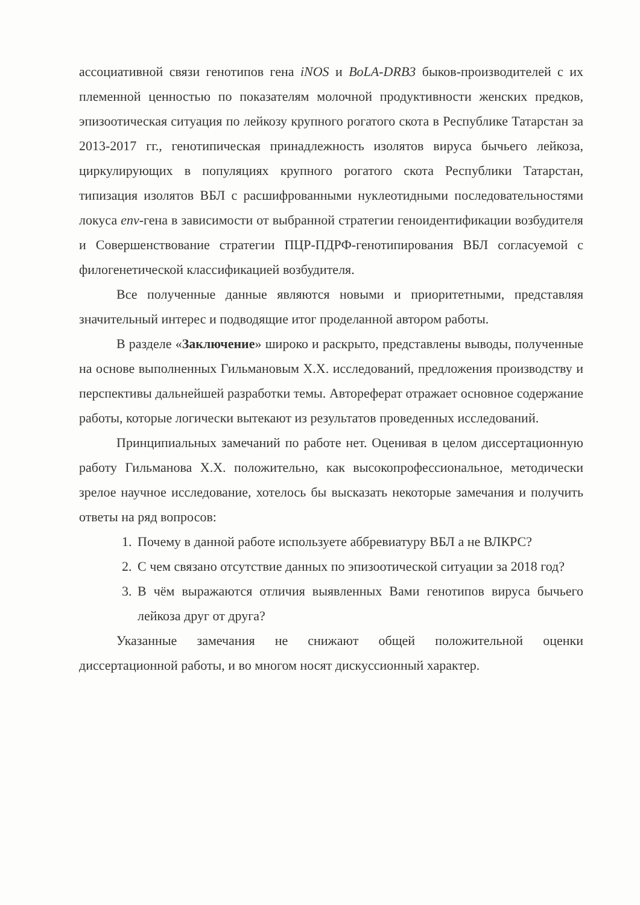ассоциативной связи генотипов гена iNOS и BoLA-DRB3 быков-производителей с их племенной ценностью по показателям молочной продуктивности женских предков, эпизоотическая ситуация по лейкозу крупного рогатого скота в Республике Татарстан за 2013-2017 гг., генотипическая принадлежность изолятов вируса бычьего лейкоза, циркулирующих в популяциях крупного рогатого скота Республики Татарстан, типизация изолятов ВБЛ с расшифрованными нуклеотидными последовательностями локуса env-гена в зависимости от выбранной стратегии геноидентификации возбудителя и Совершенствование стратегии ПЦР-ПДРФ-генотипирования ВБЛ согласуемой с филогенетической классификацией возбудителя.
Все полученные данные являются новыми и приоритетными, представляя значительный интерес и подводящие итог проделанной автором работы.
В разделе «Заключение» широко и раскрыто, представлены выводы, полученные на основе выполненных Гильмановым Х.Х. исследований, предложения производству и перспективы дальнейшей разработки темы. Автореферат отражает основное содержание работы, которые логически вытекают из результатов проведенных исследований.
Принципиальных замечаний по работе нет. Оценивая в целом диссертационную работу Гильманова Х.Х. положительно, как высокопрофессиональное, методически зрелое научное исследование, хотелось бы высказать некоторые замечания и получить ответы на ряд вопросов:
1. Почему в данной работе используете аббревиатуру ВБЛ а не ВЛКРС?
2. С чем связано отсутствие данных по эпизоотической ситуации за 2018 год?
3. В чём выражаются отличия выявленных Вами генотипов вируса бычьего лейкоза друг от друга?
Указанные замечания не снижают общей положительной оценки диссертационной работы, и во многом носят дискуссионный характер.